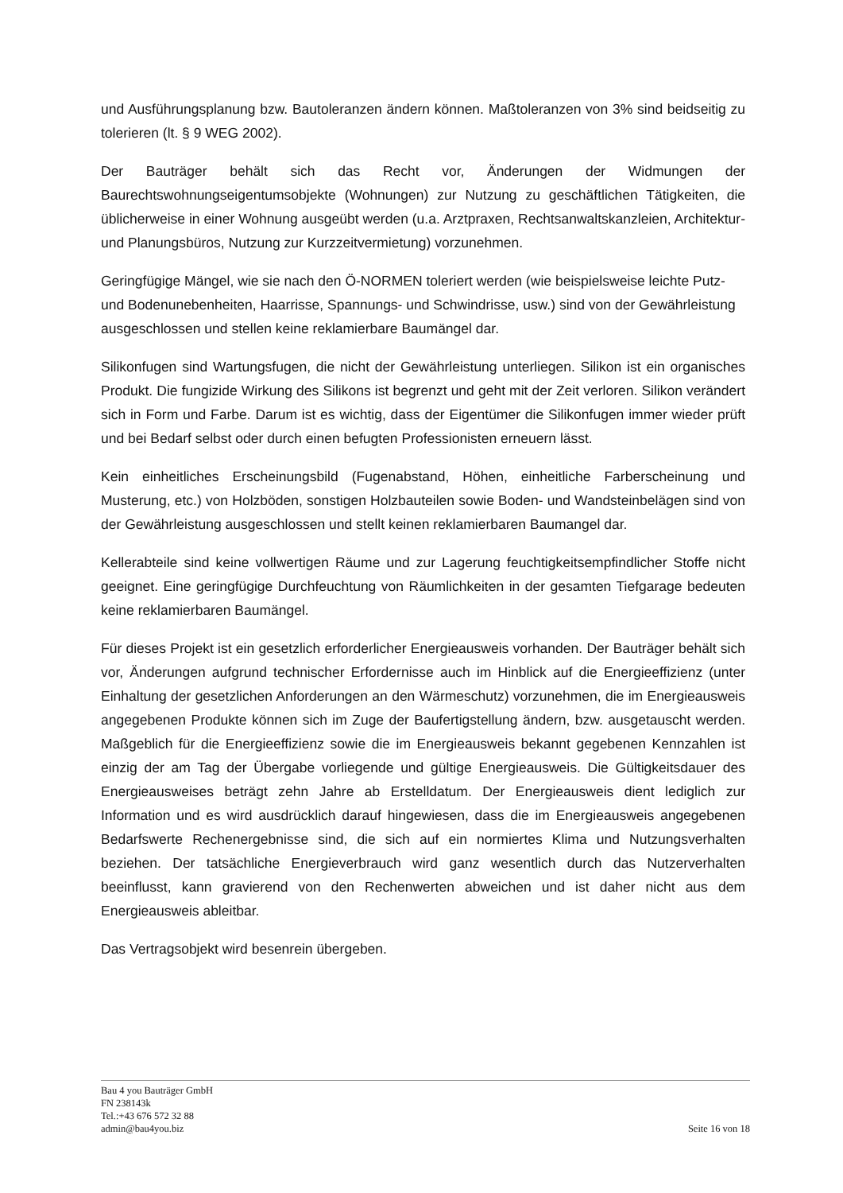und Ausführungsplanung bzw. Bautoleranzen ändern können. Maßtoleranzen von 3% sind beidseitig zu tolerieren (lt. § 9 WEG 2002).
Der Bauträger behält sich das Recht vor, Änderungen der Widmungen der Baurechtswohnungseigentumsobjekte (Wohnungen) zur Nutzung zu geschäftlichen Tätigkeiten, die üblicherweise in einer Wohnung ausgeübt werden (u.a. Arztpraxen, Rechtsanwaltskanzleien, Architektur- und Planungsbüros, Nutzung zur Kurzzeitvermietung) vorzunehmen.
Geringfügige Mängel, wie sie nach den Ö-NORMEN toleriert werden (wie beispielsweise leichte Putz- und Bodenunebenheiten, Haarrisse, Spannungs- und Schwindrisse, usw.) sind von der Gewährleistung ausgeschlossen und stellen keine reklamierbare Baumängel dar.
Silikonfugen sind Wartungsfugen, die nicht der Gewährleistung unterliegen. Silikon ist ein organisches Produkt. Die fungizide Wirkung des Silikons ist begrenzt und geht mit der Zeit verloren. Silikon verändert sich in Form und Farbe. Darum ist es wichtig, dass der Eigentümer die Silikonfugen immer wieder prüft und bei Bedarf selbst oder durch einen befugten Professionisten erneuern lässt.
Kein einheitliches Erscheinungsbild (Fugenabstand, Höhen, einheitliche Farberscheinung und Musterung, etc.) von Holzböden, sonstigen Holzbauteilen sowie Boden- und Wandsteinbelägen sind von der Gewährleistung ausgeschlossen und stellt keinen reklamierbaren Baumangel dar.
Kellerabteile sind keine vollwertigen Räume und zur Lagerung feuchtigkeitsempfindlicher Stoffe nicht geeignet. Eine geringfügige Durchfeuchtung von Räumlichkeiten in der gesamten Tiefgarage bedeuten keine reklamierbaren Baumängel.
Für dieses Projekt ist ein gesetzlich erforderlicher Energieausweis vorhanden. Der Bauträger behält sich vor, Änderungen aufgrund technischer Erfordernisse auch im Hinblick auf die Energieeffizienz (unter Einhaltung der gesetzlichen Anforderungen an den Wärmeschutz) vorzunehmen, die im Energieausweis angegebenen Produkte können sich im Zuge der Baufertigstellung ändern, bzw. ausgetauscht werden. Maßgeblich für die Energieeffizienz sowie die im Energieausweis bekannt gegebenen Kennzahlen ist einzig der am Tag der Übergabe vorliegende und gültige Energieausweis. Die Gültigkeitsdauer des Energieausweises beträgt zehn Jahre ab Erstelldatum. Der Energieausweis dient lediglich zur Information und es wird ausdrücklich darauf hingewiesen, dass die im Energieausweis angegebenen Bedarfswerte Rechenergebnisse sind, die sich auf ein normiertes Klima und Nutzungsverhalten beziehen. Der tatsächliche Energieverbrauch wird ganz wesentlich durch das Nutzerverhalten beeinflusst, kann gravierend von den Rechenwerten abweichen und ist daher nicht aus dem Energieausweis ableitbar.
Das Vertragsobjekt wird besenrein übergeben.
Bau 4 you Bauträger GmbH
FN 238143k
Tel.:+43 676 572 32 88
admin@bau4you.biz
Seite 16 von 18